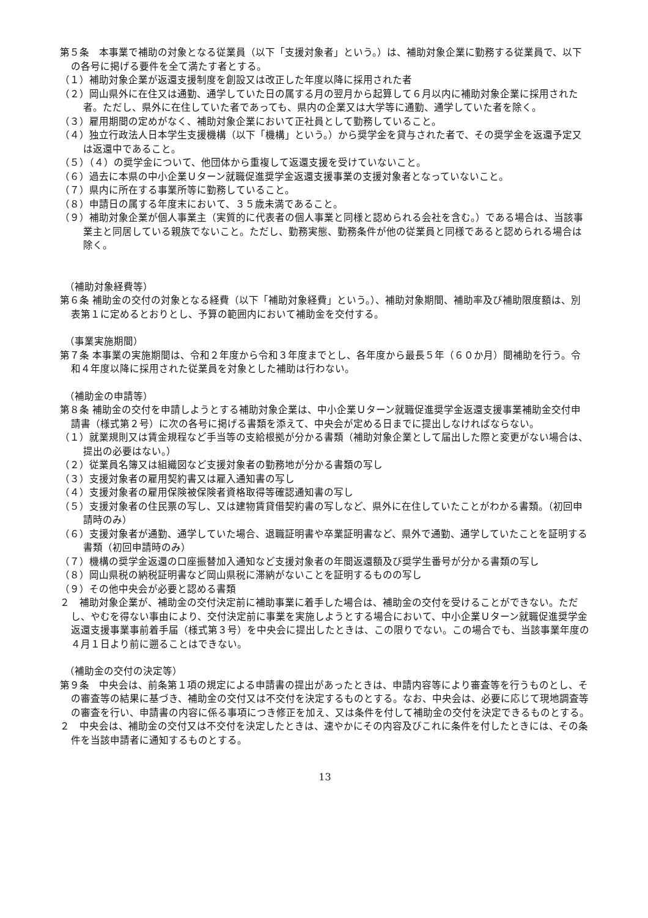第５条　本事業で補助の対象となる従業員（以下「支援対象者」という。）は、補助対象企業に勤務する従業員で、以下の各号に掲げる要件を全て満たす者とする。
（１）補助対象企業が返還支援制度を創設又は改正した年度以降に採用された者
（２）岡山県外に在住又は通勤、通学していた日の属する月の翌月から起算して６月以内に補助対象企業に採用された者。ただし、県外に在住していた者であっても、県内の企業又は大学等に通勤、通学していた者を除く。
（３）雇用期間の定めがなく、補助対象企業において正社員として勤務していること。
（４）独立行政法人日本学生支援機構（以下「機構」という。）から奨学金を貸与された者で、その奨学金を返還予定又は返還中であること。
（５）（４）の奨学金について、他団体から重複して返還支援を受けていないこと。
（６）過去に本県の中小企業Ｕターン就職促進奨学金返還支援事業の支援対象者となっていないこと。
（７）県内に所在する事業所等に勤務していること。
（８）申請日の属する年度末において、３５歳未満であること。
（９）補助対象企業が個人事業主（実質的に代表者の個人事業と同様と認められる会社を含む。）である場合は、当該事業主と同居している親族でないこと。ただし、勤務実態、勤務条件が他の従業員と同様であると認められる場合は除く。
（補助対象経費等）
第６条 補助金の交付の対象となる経費（以下「補助対象経費」という。）、補助対象期間、補助率及び補助限度額は、別表第１に定めるとおりとし、予算の範囲内において補助金を交付する。
（事業実施期間）
第７条 本事業の実施期間は、令和２年度から令和３年度までとし、各年度から最長５年（６０か月）間補助を行う。令和４年度以降に採用された従業員を対象とした補助は行わない。
（補助金の申請等）
第８条 補助金の交付を申請しようとする補助対象企業は、中小企業Ｕターン就職促進奨学金返還支援事業補助金交付申請書（様式第２号）に次の各号に掲げる書類を添えて、中央会が定める日までに提出しなければならない。
（１）就業規則又は賃金規程など手当等の支給根拠が分かる書類（補助対象企業として届出した際と変更がない場合は、提出の必要はない。）
（２）従業員名簿又は組織図など支援対象者の勤務地が分かる書類の写し
（３）支援対象者の雇用契約書又は雇入通知書の写し
（４）支援対象者の雇用保険被保険者資格取得等確認通知書の写し
（５）支援対象者の住民票の写し、又は建物賃貸借契約書の写しなど、県外に在住していたことがわかる書類。（初回申請時のみ）
（６）支援対象者が通勤、通学していた場合、退職証明書や卒業証明書など、県外で通勤、通学していたことを証明する書類（初回申請時のみ）
（７）機構の奨学金返還の口座振替加入通知など支援対象者の年間返還額及び奨学生番号が分かる書類の写し
（８）岡山県税の納税証明書など岡山県税に滞納がないことを証明するものの写し
（９）その他中央会が必要と認める書類
２　補助対象企業が、補助金の交付決定前に補助事業に着手した場合は、補助金の交付を受けることができない。ただし、やむを得ない事由により、交付決定前に事業を実施しようとする場合において、中小企業Ｕターン就職促進奨学金返還支援事業事前着手届（様式第３号）を中央会に提出したときは、この限りでない。この場合でも、当該事業年度の４月１日より前に遡ることはできない。
（補助金の交付の決定等）
第９条　中央会は、前条第１項の規定による申請書の提出があったときは、申請内容等により審査等を行うものとし、その審査等の結果に基づき、補助金の交付又は不交付を決定するものとする。なお、中央会は、必要に応じて現地調査等の審査を行い、申請書の内容に係る事項につき修正を加え、又は条件を付して補助金の交付を決定できるものとする。
２　中央会は、補助金の交付又は不交付を決定したときは、速やかにその内容及びこれに条件を付したときには、その条件を当該申請者に通知するものとする。
13